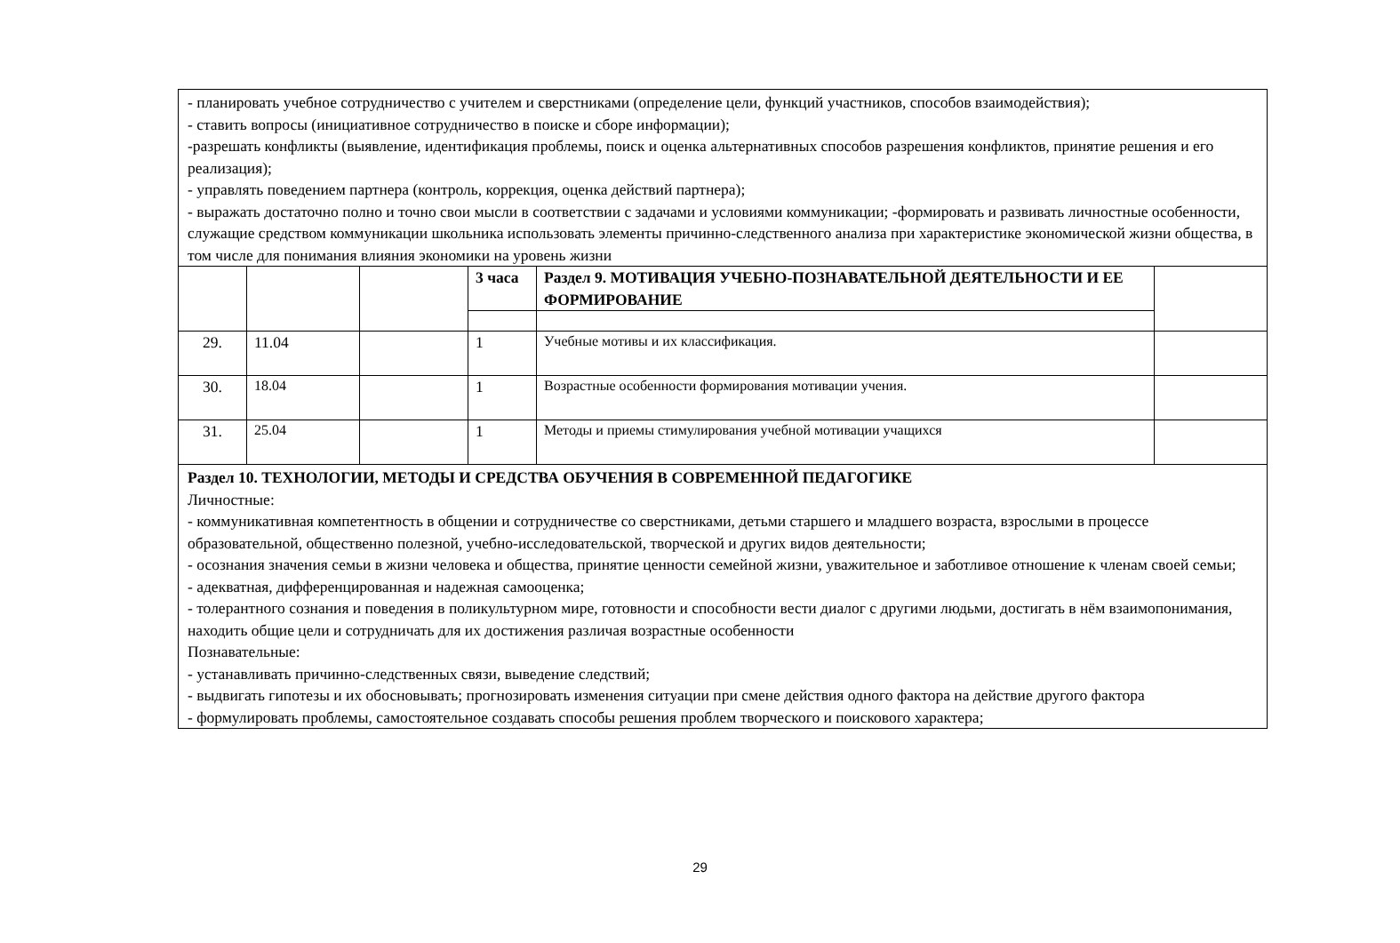| - планировать учебное сотрудничество с учителем и сверстниками (определение цели, функций участников, способов взаимодействия); - ставить вопросы (инициативное сотрудничество в поиске и сборе информации); -разрешать конфликты (выявление, идентификация проблемы, поиск и оценка альтернативных способов разрешения конфликтов, принятие решения и его реализация); - управлять поведением партнера (контроль, коррекция, оценка действий партнера); - выражать достаточно полно и точно свои мысли в соответствии с задачами и условиями коммуникации; -формировать и развивать личностные особенности, служащие средством коммуникации школьника использовать элементы причинно-следственного анализа при характеристике экономической жизни общества, в том числе для понимания влияния экономики на уровень жизни | | | | | |
| | | | 3 часа | Раздел 9. МОТИВАЦИЯ УЧЕБНО-ПОЗНАВАТЕЛЬНОЙ ДЕЯТЕЛЬНОСТИ И ЕЕ ФОРМИРОВАНИЕ | |
| 29. | 11.04 | | 1 | Учебные мотивы и их классификация. | |
| 30. | 18.04 | | 1 | Возрастные особенности формирования мотивации учения. | |
| 31. | 25.04 | | 1 | Методы и приемы стимулирования учебной мотивации учащихся | |
| Раздел 10. ТЕХНОЛОГИИ, МЕТОДЫ И СРЕДСТВА ОБУЧЕНИЯ В СОВРЕМЕННОЙ ПЕДАГОГИКЕ Личностные: - коммуникативная компетентность в общении и сотрудничестве со сверстниками, детьми старшего и младшего возраста, взрослыми в процессе образовательной, общественно полезной, учебно-исследовательской, творческой и других видов деятельности; - осознания значения семьи в жизни человека и общества, принятие ценности семейной жизни, уважительное и заботливое отношение к членам своей семьи; - адекватная, дифференцированная и надежная самооценка; - толерантного сознания и поведения в поликультурном мире, готовности и способности вести диалог с другими людьми, достигать в нём взаимопонимания, находить общие цели и сотрудничать для их достижения различая возрастные особенности Познавательные: - устанавливать причинно-следственных связи, выведение следствий; - выдвигать гипотезы и их обосновывать; прогнозировать изменения ситуации при смене действия одного фактора на действие другого фактора - формулировать проблемы, самостоятельное создавать способы решения проблем творческого и поискового характера; | | | | | |
29